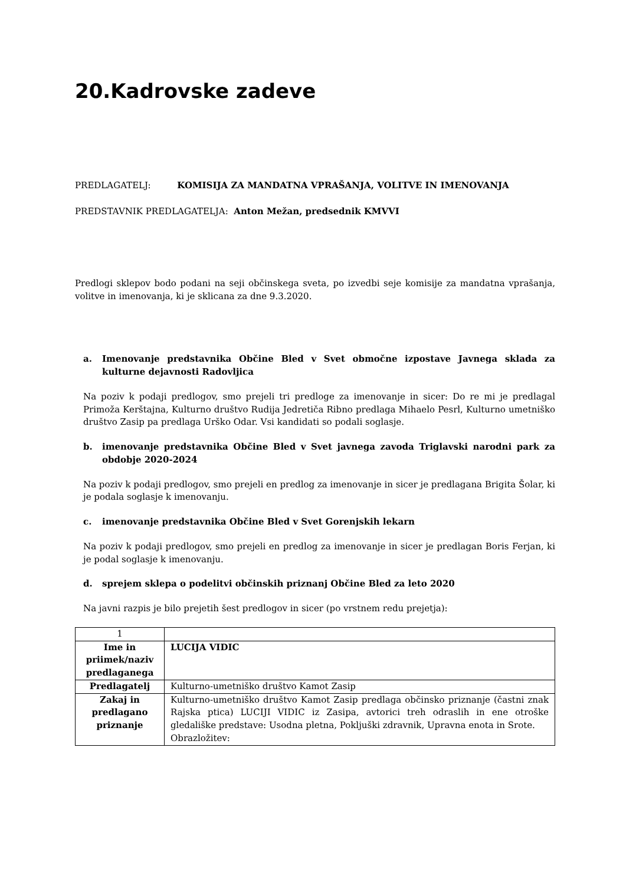20.Kadrovske zadeve
PREDLAGATELJ: KOMISIJA ZA MANDATNA VPRAŠANJA, VOLITVE IN IMENOVANJA
PREDSTAVNIK PREDLAGATELJA: Anton Mežan, predsednik KMVVI
Predlogi sklepov bodo podani na seji občinskega sveta, po izvedbi seje komisije za mandatna vprašanja, volitve in imenovanja, ki je sklicana za dne 9.3.2020.
a. Imenovanje predstavnika Občine Bled v Svet območne izpostave Javnega sklada za kulturne dejavnosti Radovljica
Na poziv k podaji predlogov, smo prejeli tri predloge za imenovanje in sicer: Do re mi je predlagal Primoža Kerštajna, Kulturno društvo Rudija Jedretiča Ribno predlaga Mihaelo Pesrl, Kulturno umetniško društvo Zasip pa predlaga Urško Odar. Vsi kandidati so podali soglasje.
b. imenovanje predstavnika Občine Bled v Svet javnega zavoda Triglavski narodni park za obdobje 2020-2024
Na poziv k podaji predlogov, smo prejeli en predlog za imenovanje in sicer je predlagana Brigita Šolar, ki je podala soglasje k imenovanju.
c. imenovanje predstavnika Občine Bled v Svet Gorenjskih lekarn
Na poziv k podaji predlogov, smo prejeli en predlog za imenovanje in sicer je predlagan Boris Ferjan, ki je podal soglasje k imenovanju.
d. sprejem sklepa o podelitvi občinskih priznanj Občine Bled za leto 2020
Na javni razpis je bilo prejetih šest predlogov in sicer (po vrstnem redu prejetja):
| 1 | |
| Ime in priimek/naziv predlaganega | LUCIJA VIDIC |
| Predlagatelj | Kulturno-umetniško društvo Kamot Zasip |
| Zakaj in predlagano priznanje | Kulturno-umetniško društvo Kamot Zasip predlaga občinsko priznanje (častni znak Rajska ptica) LUCIJI VIDIC iz Zasipa, avtorici treh odraslih in ene otroške gledališke predstave: Usodna pletna, Pokljuški zdravnik, Upravna enota in Srote. Obrazložitev: |